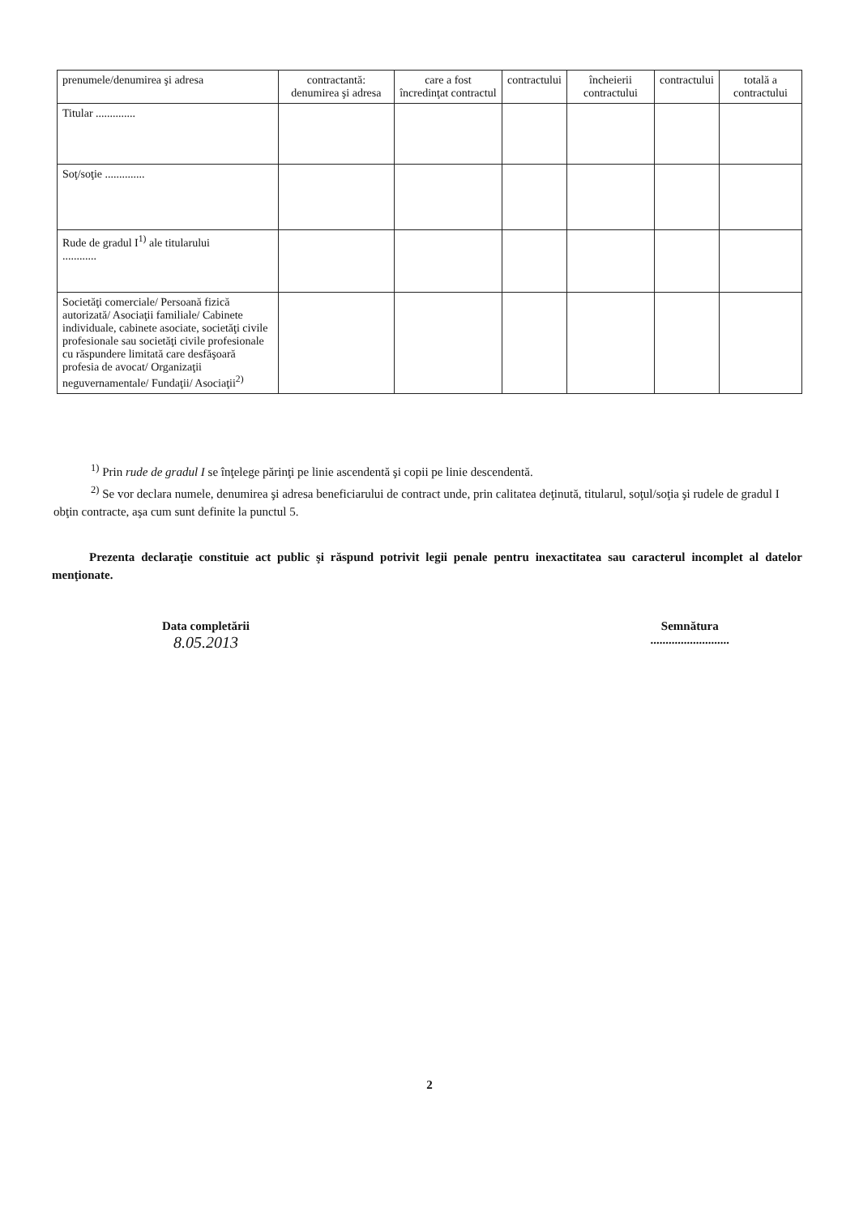| prenumele/denumirea şi adresa | contractantă: denumirea şi adresa | care a fost încredinţat contractul | contractului | încheierii contractului | contractului | totală a contractului |
| Titular .............. | | | | | | |
| Soţ/soţie .............. | | | | | | |
| Rude de gradul I<sup>1)</sup> ale titularului ............ | | | | | | |
| Societăţi comerciale/ Persoană fizică autorizată/ Asociaţii familiale/ Cabinete individuale, cabinete asociate, societăţi civile profesionale sau societăţi civile profesionale cu răspundere limitată care desfăşoară profesia de avocat/ Organizaţii neguvernamentale/ Fundaţii/ Asociaţii<sup>2)</sup> | | | | | | |
<sup>1)</sup> Prin rude de gradul I se înţelege părinţi pe linie ascendentă şi copii pe linie descendentă.
<sup>2)</sup> Se vor declara numele, denumirea şi adresa beneficiarului de contract unde, prin calitatea deţinută, titularul, soţul/soţia şi rudele de gradul I obţin contracte, aşa cum sunt definite la punctul 5.
Prezenta declaraţie constituie act public şi răspund potrivit legii penale pentru inexactitatea sau caracterul incomplet al datelor menţionate.
Data completării
8.05.2013
Semnătura
..........................
2